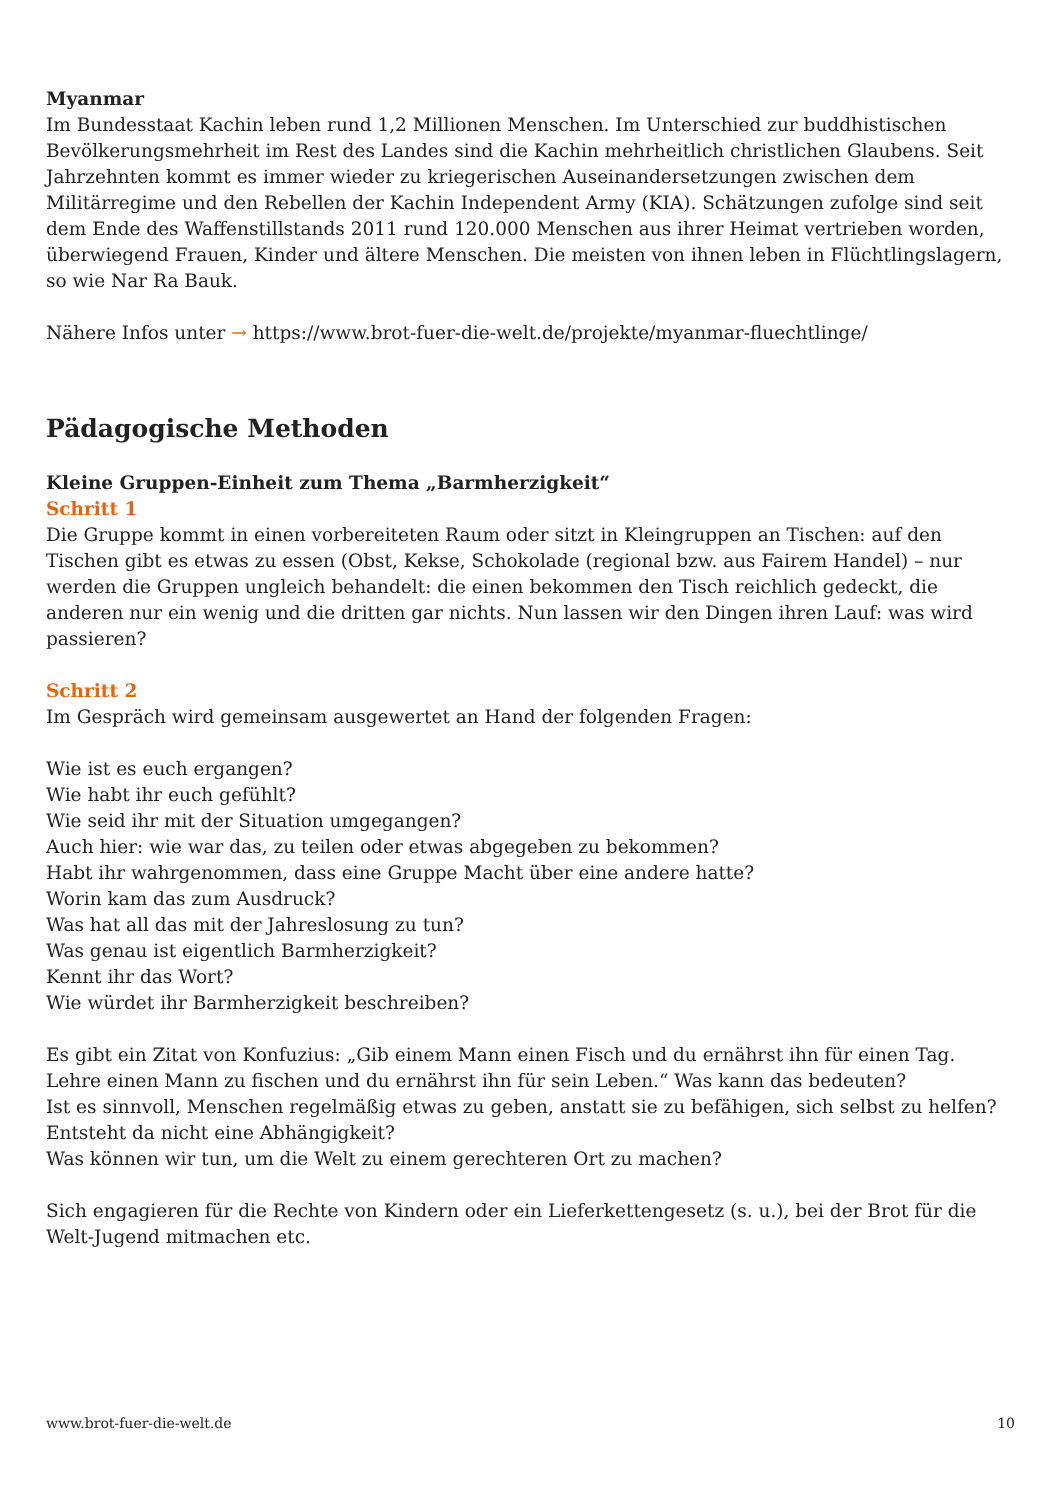Myanmar
Im Bundesstaat Kachin leben rund 1,2 Millionen Menschen. Im Unterschied zur buddhistischen Bevölkerungsmehrheit im Rest des Landes sind die Kachin mehrheitlich christlichen Glaubens. Seit Jahrzehnten kommt es immer wieder zu kriegerischen Auseinandersetzungen zwischen dem Militärregime und den Rebellen der Kachin Independent Army (KIA). Schätzungen zufolge sind seit dem Ende des Waffenstillstands 2011 rund 120.000 Menschen aus ihrer Heimat vertrieben worden, überwiegend Frauen, Kinder und ältere Menschen. Die meisten von ihnen leben in Flüchtlingslagern, so wie Nar Ra Bauk.
Nähere Infos unter → https://www.brot-fuer-die-welt.de/projekte/myanmar-fluechtlinge/
Pädagogische Methoden
Kleine Gruppen-Einheit zum Thema „Barmherzigkeit“
Schritt 1
Die Gruppe kommt in einen vorbereiteten Raum oder sitzt in Kleingruppen an Tischen: auf den Tischen gibt es etwas zu essen (Obst, Kekse, Schokolade (regional bzw. aus Fairem Handel) – nur werden die Gruppen ungleich behandelt: die einen bekommen den Tisch reichlich gedeckt, die anderen nur ein wenig und die dritten gar nichts. Nun lassen wir den Dingen ihren Lauf: was wird passieren?
Schritt 2
Im Gespräch wird gemeinsam ausgewertet an Hand der folgenden Fragen:
Wie ist es euch ergangen?
Wie habt ihr euch gefühlt?
Wie seid ihr mit der Situation umgegangen?
Auch hier: wie war das, zu teilen oder etwas abgegeben zu bekommen?
Habt ihr wahrgenommen, dass eine Gruppe Macht über eine andere hatte?
Worin kam das zum Ausdruck?
Was hat all das mit der Jahreslosung zu tun?
Was genau ist eigentlich Barmherzigkeit?
Kennt ihr das Wort?
Wie würdet ihr Barmherzigkeit beschreiben?
Es gibt ein Zitat von Konfuzius: „Gib einem Mann einen Fisch und du ernährst ihn für einen Tag.
Lehre einen Mann zu fischen und du ernährst ihn für sein Leben.“ Was kann das bedeuten?
Ist es sinnvoll, Menschen regelmäßig etwas zu geben, anstatt sie zu befähigen, sich selbst zu helfen?
Entsteht da nicht eine Abhängigkeit?
Was können wir tun, um die Welt zu einem gerechteren Ort zu machen?
Sich engagieren für die Rechte von Kindern oder ein Lieferkettengesetz (s. u.), bei der Brot für die
Welt-Jugend mitmachen etc.
www.brot-fuer-die-welt.de 10